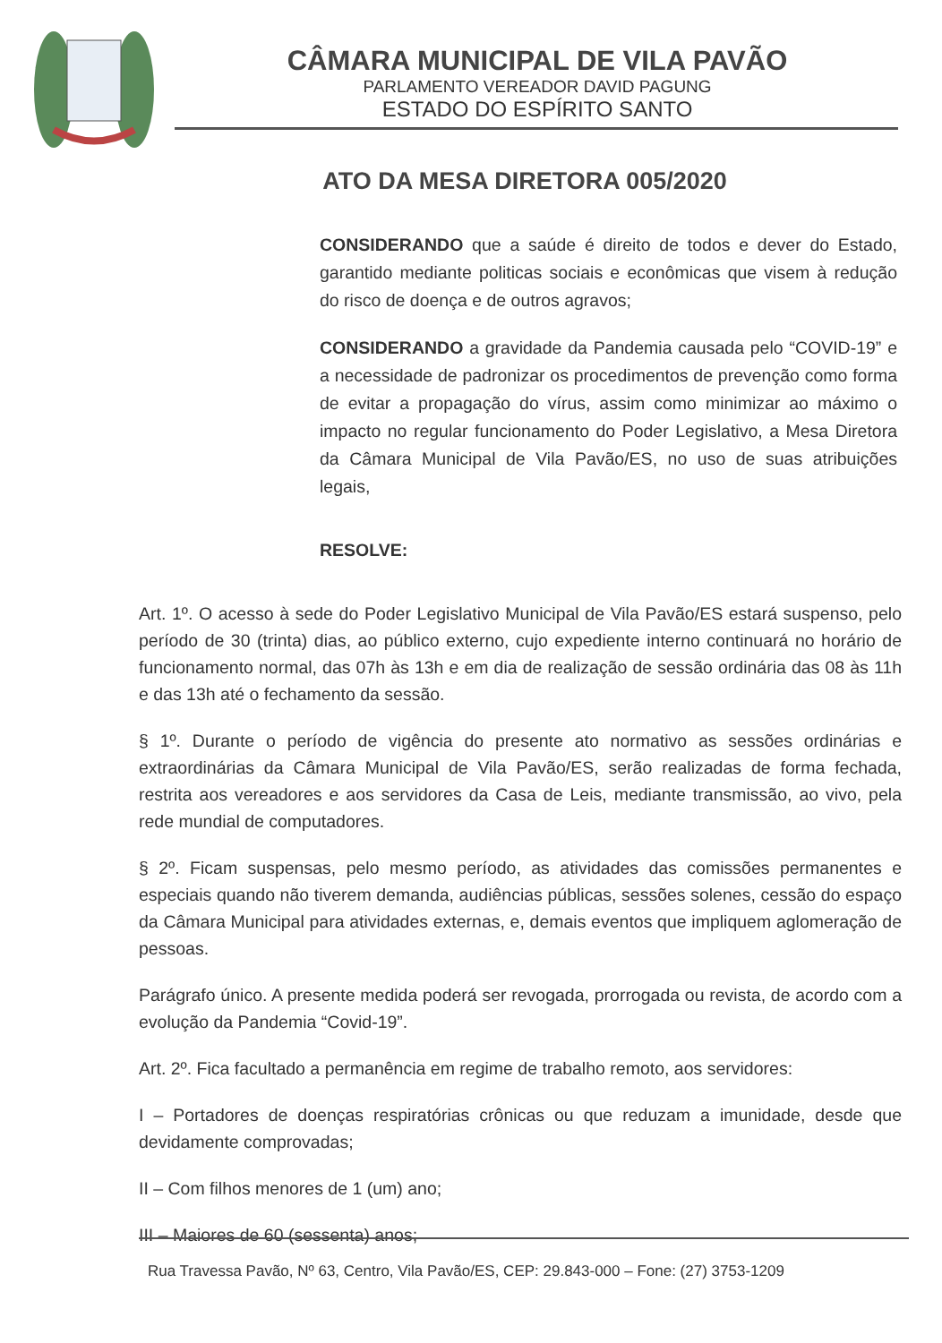CÂMARA MUNICIPAL DE VILA PAVÃO
PARLAMENTO VEREADOR DAVID PAGUNG
ESTADO DO ESPÍRITO SANTO
ATO DA MESA DIRETORA 005/2020
CONSIDERANDO que a saúde é direito de todos e dever do Estado, garantido mediante politicas sociais e econômicas que visem à redução do risco de doença e de outros agravos;
CONSIDERANDO a gravidade da Pandemia causada pelo “COVID-19” e a necessidade de padronizar os procedimentos de prevenção como forma de evitar a propagação do vírus, assim como minimizar ao máximo o impacto no regular funcionamento do Poder Legislativo, a Mesa Diretora da Câmara Municipal de Vila Pavão/ES, no uso de suas atribuições legais,
RESOLVE:
Art. 1º. O acesso à sede do Poder Legislativo Municipal de Vila Pavão/ES estará suspenso, pelo período de 30 (trinta) dias, ao público externo, cujo expediente interno continuará no horário de funcionamento normal, das 07h às 13h e em dia de realização de sessão ordinária das 08 às 11h e das 13h até o fechamento da sessão.
§ 1º. Durante o período de vigência do presente ato normativo as sessões ordinárias e extraordinárias da Câmara Municipal de Vila Pavão/ES, serão realizadas de forma fechada, restrita aos vereadores e aos servidores da Casa de Leis, mediante transmissão, ao vivo, pela rede mundial de computadores.
§ 2º. Ficam suspensas, pelo mesmo período, as atividades das comissões permanentes e especiais quando não tiverem demanda, audiências públicas, sessões solenes, cessão do espaço da Câmara Municipal para atividades externas, e, demais eventos que impliquem aglomeração de pessoas.
Parágrafo único. A presente medida poderá ser revogada, prorrogada ou revista, de acordo com a evolução da Pandemia “Covid-19”.
Art. 2º. Fica facultado a permanência em regime de trabalho remoto, aos servidores:
I – Portadores de doenças respiratórias crônicas ou que reduzam a imunidade, desde que devidamente comprovadas;
II – Com filhos menores de 1 (um) ano;
III – Maiores de 60 (sessenta) anos;
Rua Travessa Pavão, Nº 63, Centro, Vila Pavão/ES, CEP: 29.843-000 – Fone: (27) 3753-1209